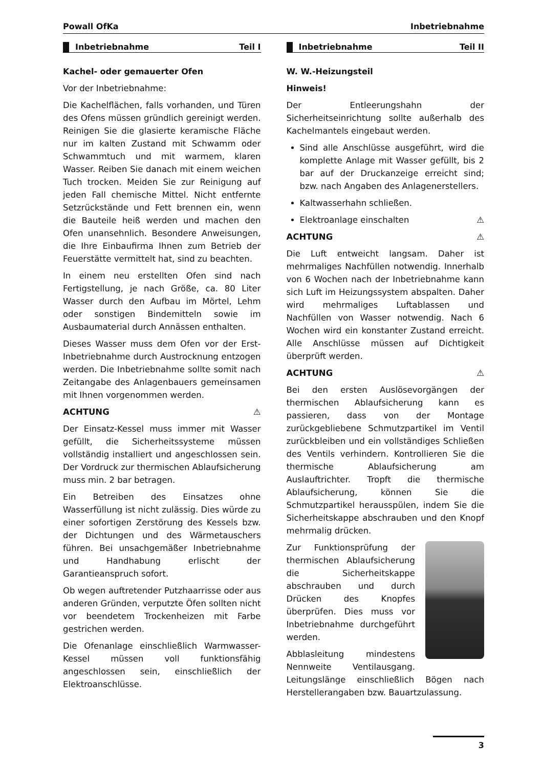Powall OfKa Inbetriebnahme
Inbetriebnahme Teil I
Kachel- oder gemauerter Ofen
Vor der Inbetriebnahme:
Die Kachelflächen, falls vorhanden, und Türen des Ofens müssen gründlich gereinigt werden. Reinigen Sie die glasierte keramische Fläche nur im kalten Zustand mit Schwamm oder Schwammtuch und mit warmem, klaren Wasser. Reiben Sie danach mit einem weichen Tuch trocken. Meiden Sie zur Reinigung auf jeden Fall chemische Mittel. Nicht entfernte Setzrückstände und Fett brennen ein, wenn die Bauteile heiß werden und machen den Ofen unansehnlich. Besondere Anweisungen, die Ihre Einbaufirma Ihnen zum Betrieb der Feuerstätte vermittelt hat, sind zu beachten.
In einem neu erstellten Ofen sind nach Fertigstellung, je nach Größe, ca. 80 Liter Wasser durch den Aufbau im Mörtel, Lehm oder sonstigen Bindemitteln sowie im Ausbaumaterial durch Annässen enthalten.
Dieses Wasser muss dem Ofen vor der Erst-Inbetriebnahme durch Austrocknung entzogen werden. Die Inbetriebnahme sollte somit nach Zeitangabe des Anlagenbauers gemeinsamen mit Ihnen vorgenommen werden.
ACHTUNG ⚠
Der Einsatz-Kessel muss immer mit Wasser gefüllt, die Sicherheitssysteme müssen vollständig installiert und angeschlossen sein. Der Vordruck zur thermischen Ablaufsicherung muss min. 2 bar betragen.
Ein Betreiben des Einsatzes ohne Wasserfüllung ist nicht zulässig. Dies würde zu einer sofortigen Zerstörung des Kessels bzw. der Dichtungen und des Wärmetauschers führen. Bei unsachgemäßer Inbetriebnahme und Handhabung erlischt der Garantieanspruch sofort.
Ob wegen auftretender Putzhaarrisse oder aus anderen Gründen, verputzte Öfen sollten nicht vor beendetem Trockenheizen mit Farbe gestrichen werden.
Die Ofenanlage einschließlich Warmwasser-Kessel müssen voll funktionsfähig angeschlossen sein, einschließlich der Elektroanschlüsse.
Inbetriebnahme Teil II
W. W.-Heizungsteil
Hinweis!
Der Entleerungshahn der Sicherheitseinrichtung sollte außerhalb des Kachelmantels eingebaut werden.
Sind alle Anschlüsse ausgeführt, wird die komplette Anlage mit Wasser gefüllt, bis 2 bar auf der Druckanzeige erreicht sind; bzw. nach Angaben des Anlagenerstellers.
Kaltwasserhahn schließen.
Elektroanlage einschalten ⚠
ACHTUNG ⚠
Die Luft entweicht langsam. Daher ist mehrmaliges Nachfüllen notwendig. Innerhalb von 6 Wochen nach der Inbetriebnahme kann sich Luft im Heizungssystem abspalten. Daher wird mehrmaliges Luftablassen und Nachfüllen von Wasser notwendig. Nach 6 Wochen wird ein konstanter Zustand erreicht. Alle Anschlüsse müssen auf Dichtigkeit überprüft werden.
ACHTUNG ⚠
Bei den ersten Auslösevorgängen der thermischen Ablaufsicherung kann es passieren, dass von der Montage zurückgebliebene Schmutzpartikel im Ventil zurückbleiben und ein vollständiges Schließen des Ventils verhindern. Kontrollieren Sie die thermische Ablaufsicherung am Auslauftrichter. Tropft die thermische Ablaufsicherung, können Sie die Schmutzpartikel herausspülen, indem Sie die Sicherheitskappe abschrauben und den Knopf mehrmalig drücken.
Zur Funktionsprüfung der thermischen Ablaufsicherung die Sicherheitskappe abschrauben und durch Drücken des Knopfes überprüfen. Dies muss vor Inbetriebnahme durchgeführt werden.
Abblasleitung mindestens Nennweite Ventilausgang. Leitungslänge einschließlich Bögen nach Herstellerangaben bzw. Bauartzulassung.
3